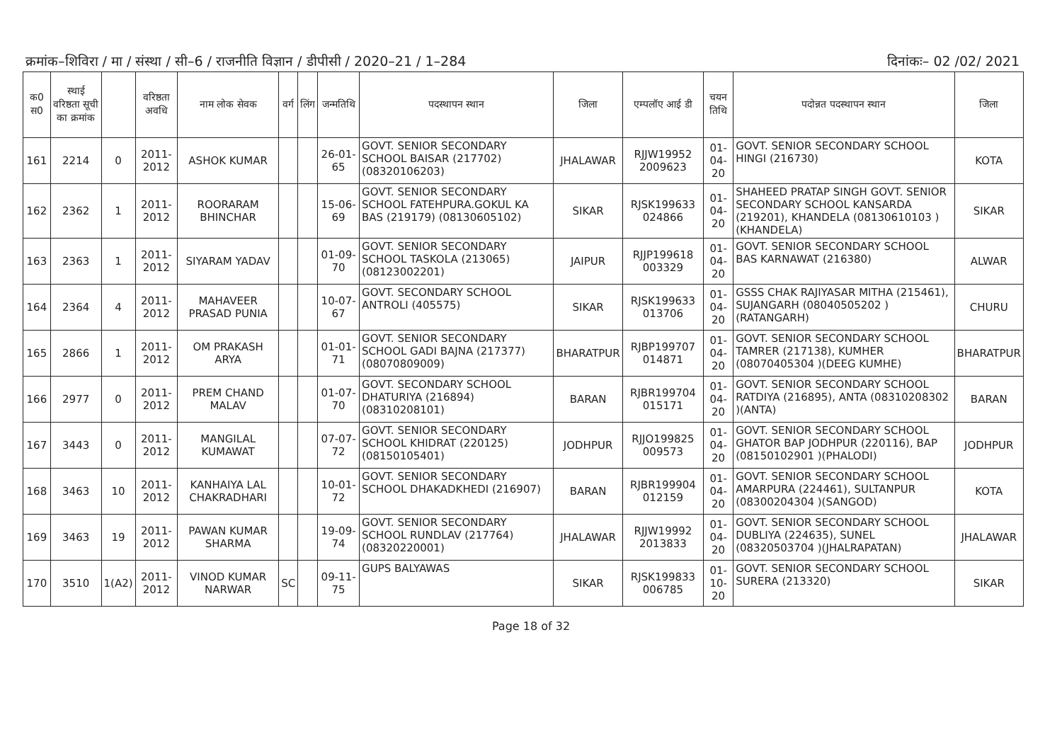क्रमांक–शिविरा / मा / संस्था / सी–6 / राजनीति विज्ञान / डीपीसी / 2020–21 / 1–284 दिनांकः– 02 /02/ 2021
| क0 स0 | स्थाई वरिष्ठता सूची का क्रमांक | | वरिष्ठता अवधि | नाम लोक सेवक | वर्ग | लिंग | जन्मतिथि | पदस्थापन स्थान | जिला | एम्पलॉए आई डी | चयन तिथि | पदोन्नत पदस्थापन स्थान | जिला |
| --- | --- | --- | --- | --- | --- | --- | --- | --- | --- | --- | --- | --- | --- |
| 161 | 2214 | 0 | 2011-2012 | ASHOK KUMAR | | | 26-01-65 | GOVT. SENIOR SECONDARY SCHOOL BAISAR (217702) (08320106203) | JHALAWAR | RJJW19952 2009623 | 01-04-20 | GOVT. SENIOR SECONDARY SCHOOL HINGI (216730) | KOTA |
| 162 | 2362 | 1 | 2011-2012 | ROORARAM BHINCHAR | | | 15-06-69 | GOVT. SENIOR SECONDARY SCHOOL FATEHPURA.GOKUL KA BAS (219179) (08130605102) | SIKAR | RJSK199633 024866 | 01-04-20 | SHAHEED PRATAP SINGH GOVT. SENIOR SECONDARY SCHOOL KANSARDA (219201), KHANDELA (08130610103 )(KHANDELA) | SIKAR |
| 163 | 2363 | 1 | 2011-2012 | SIYARAM YADAV | | | 01-09-70 | GOVT. SENIOR SECONDARY SCHOOL TASKOLA (213065) (08123002201) | JAIPUR | RJJP199618 003329 | 01-04-20 | GOVT. SENIOR SECONDARY SCHOOL BAS KARNAWAT (216380) | ALWAR |
| 164 | 2364 | 4 | 2011-2012 | MAHAVEER PRASAD PUNIA | | | 10-07-67 | GOVT. SECONDARY SCHOOL ANTROLI (405575) | SIKAR | RJSK199633 013706 | 01-04-20 | GSSS CHAK RAJIYASAR MITHA (215461), SUJANGARH (08040505202 )(RATANGARH) | CHURU |
| 165 | 2866 | 1 | 2011-2012 | OM PRAKASH ARYA | | | 01-01-71 | GOVT. SENIOR SECONDARY SCHOOL GADI BAJNA (217377) (08070809009) | BHARATPUR | RJBP199707 014871 | 01-04-20 | GOVT. SENIOR SECONDARY SCHOOL TAMRER (217138), KUMHER (08070405304 )(DEEG KUMHE) | BHARATPUR |
| 166 | 2977 | 0 | 2011-2012 | PREM CHAND MALAV | | | 01-07-70 | GOVT. SECONDARY SCHOOL DHATURIYA (216894) (08310208101) | BARAN | RJBR199704 015171 | 01-04-20 | GOVT. SENIOR SECONDARY SCHOOL RATDIYA (216895), ANTA (08310208302 )(ANTA) | BARAN |
| 167 | 3443 | 0 | 2011-2012 | MANGILAL KUMAWAT | | | 07-07-72 | GOVT. SENIOR SECONDARY SCHOOL KHIDRAT (220125) (08150105401) | JODHPUR | RJJO199825 009573 | 01-04-20 | GOVT. SENIOR SECONDARY SCHOOL GHATOR BAP JODHPUR (220116), BAP (08150102901 )(PHALODI) | JODHPUR |
| 168 | 3463 | 10 | 2011-2012 | KANHAIYA LAL CHAKRADHARI | | | 10-01-72 | GOVT. SENIOR SECONDARY SCHOOL DHAKADKHEDI (216907) | BARAN | RJBR199904 012159 | 01-04-20 | GOVT. SENIOR SECONDARY SCHOOL AMARPURA (224461), SULTANPUR (08300204304 )(SANGOD) | KOTA |
| 169 | 3463 | 19 | 2011-2012 | PAWAN KUMAR SHARMA | | | 19-09-74 | GOVT. SENIOR SECONDARY SCHOOL RUNDLAV (217764) (08320220001) | JHALAWAR | RJJW19992 2013833 | 01-04-20 | GOVT. SENIOR SECONDARY SCHOOL DUBLIYA (224635), SUNEL (08320503704 )(JHALRAPATAN) | JHALAWAR |
| 170 | 3510 | 1(A2) | 2011-2012 | VINOD KUMAR NARWAR | SC | | 09-11-75 | GUPS BALYAWAS | SIKAR | RJSK199833 006785 | 01-10-20 | GOVT. SENIOR SECONDARY SCHOOL SURERA (213320) | SIKAR |
Page 18 of 32